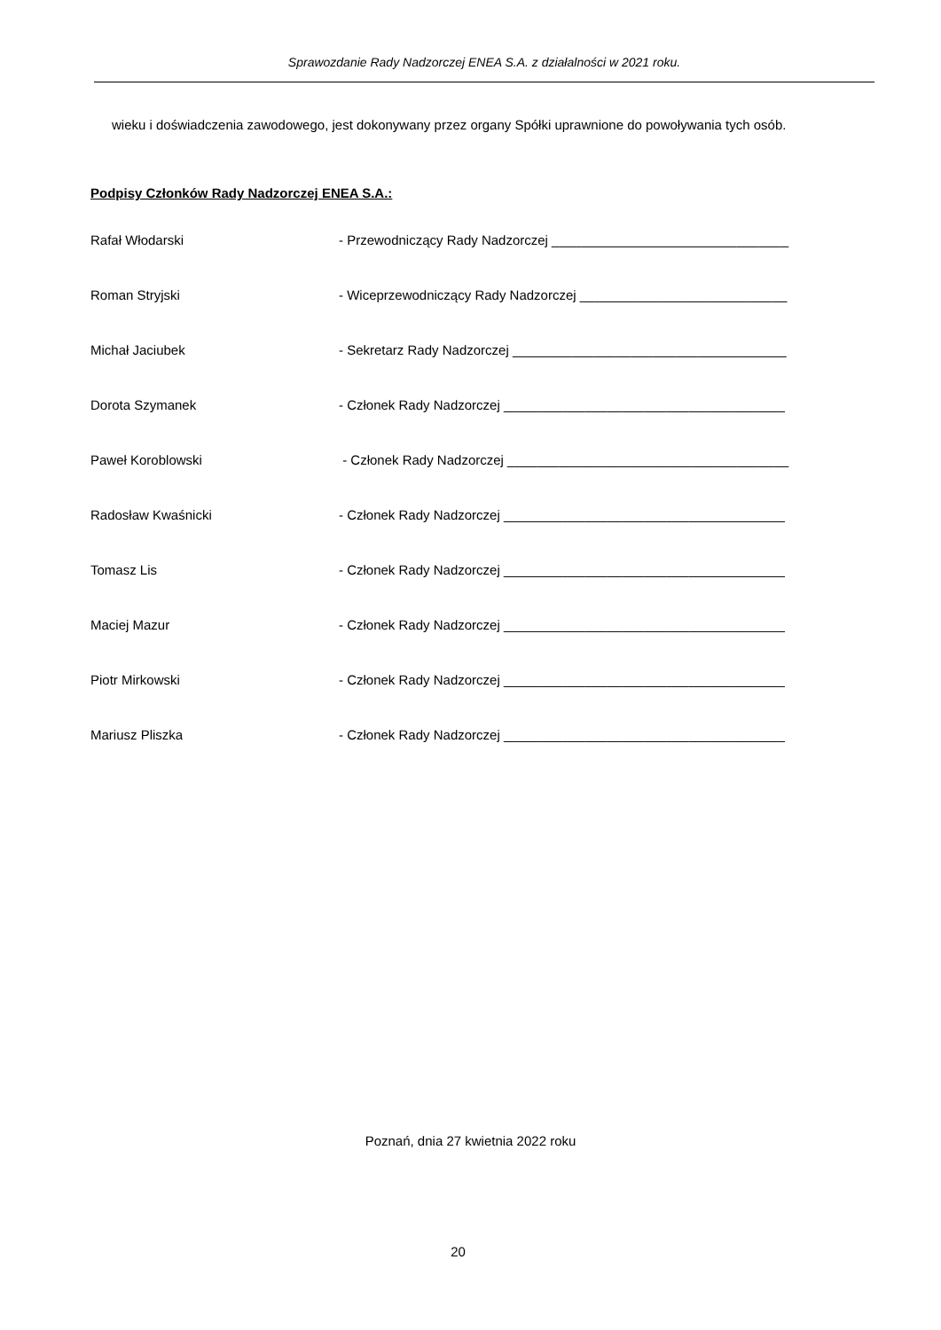Sprawozdanie Rady Nadzorczej ENEA S.A. z działalności w 2021 roku.
wieku i doświadczenia zawodowego, jest dokonywany przez organy Spółki uprawnione do powoływania tych osób.
Podpisy Członków Rady Nadzorczej ENEA S.A.:
Rafał Włodarski - Przewodniczący Rady Nadzorczej ________________________________
Roman Stryjski - Wiceprzewodniczący Rady Nadzorczej ____________________________
Michał Jaciubek - Sekretarz Rady Nadzorczej _____________________________________
Dorota Szymanek - Członek Rady Nadzorczej ______________________________________
Paweł Koroblowski - Członek Rady Nadzorczej ______________________________________
Radosław Kwaśnicki - Członek Rady Nadzorczej ______________________________________
Tomasz Lis - Członek Rady Nadzorczej ______________________________________
Maciej Mazur - Członek Rady Nadzorczej ______________________________________
Piotr Mirkowski - Członek Rady Nadzorczej ______________________________________
Mariusz Pliszka - Członek Rady Nadzorczej ______________________________________
Poznań, dnia 27 kwietnia 2022 roku
20